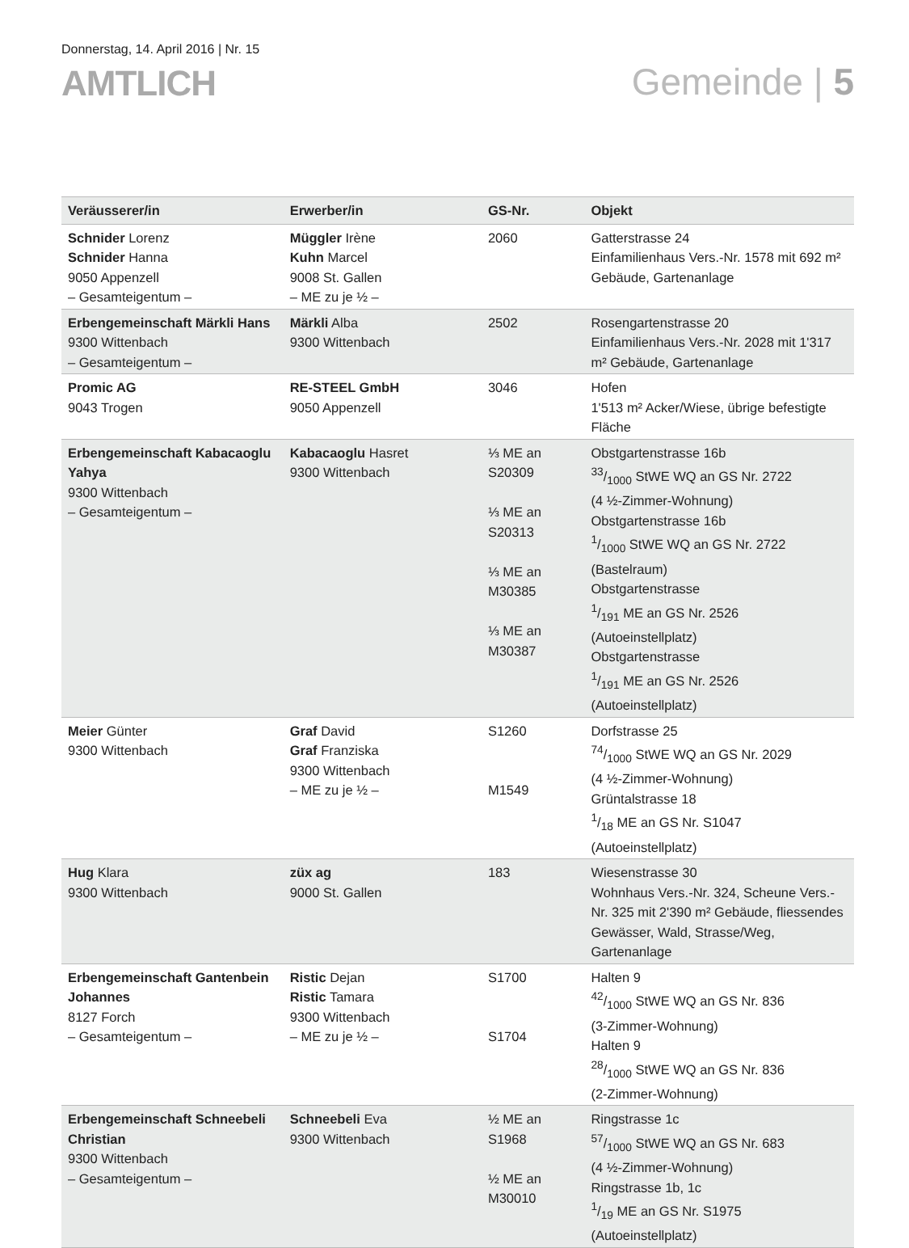Donnerstag, 14. April 2016 | Nr. 15
AMTLICH
Gemeinde | 5
| Veräusserer/in | Erwerber/in | GS-Nr. | Objekt |
| --- | --- | --- | --- |
| Schnider Lorenz Schnider Hanna 9050 Appenzell – Gesamteigentum – | Müggler Irène Kuhn Marcel 9008 St. Gallen – ME zu je ½ – | 2060 | Gatterstrasse 24 Einfamilienhaus Vers.-Nr. 1578 mit 692 m² Gebäude, Gartenanlage |
| Erbengemeinschaft Märkli Hans 9300 Wittenbach – Gesamteigentum – | Märkli Alba 9300 Wittenbach | 2502 | Rosengartenstrasse 20 Einfamilienhaus Vers.-Nr. 2028 mit 1'317 m² Gebäude, Gartenanlage |
| Promic AG 9043 Trogen | RE-STEEL GmbH 9050 Appenzell | 3046 | Hofen 1'513 m² Acker/Wiese, übrige befestigte Fläche |
| Erbengemeinschaft Kabacaoglu Yahya 9300 Wittenbach – Gesamteigentum – | Kabacaoglu Hasret 9300 Wittenbach | ⅓ ME an S20309 ⅓ ME an S20313 ⅓ ME an M30385 ⅓ ME an M30387 | Obstgartenstrasse 16b 33/1000 StWE WQ an GS Nr. 2722 (4 ½-Zimmer-Wohnung) Obstgartenstrasse 16b 1/1000 StWE WQ an GS Nr. 2722 (Bastelraum) Obstgartenstrasse 1/191 ME an GS Nr. 2526 (Autoeinstellplatz) Obstgartenstrasse 1/191 ME an GS Nr. 2526 (Autoeinstellplatz) |
| Meier Günter 9300 Wittenbach | Graf David Graf Franziska 9300 Wittenbach – ME zu je ½ – | S1260 M1549 | Dorfstrasse 25 74/1000 StWE WQ an GS Nr. 2029 (4 ½-Zimmer-Wohnung) Grüntalstrasse 18 1/18 ME an GS Nr. S1047 (Autoeinstellplatz) |
| Hug Klara 9300 Wittenbach | züx ag 9000 St. Gallen | 183 | Wiesenstrasse 30 Wohnhaus Vers.-Nr. 324, Scheune Vers.-Nr. 325 mit 2'390 m² Gebäude, fliessendes Gewässer, Wald, Strasse/Weg, Gartenanlage |
| Erbengemeinschaft Gantenbein Johannes 8127 Forch – Gesamteigentum – | Ristic Dejan Ristic Tamara 9300 Wittenbach – ME zu je ½ – | S1700 S1704 | Halten 9 42/1000 StWE WQ an GS Nr. 836 (3-Zimmer-Wohnung) Halten 9 28/1000 StWE WQ an GS Nr. 836 (2-Zimmer-Wohnung) |
| Erbengemeinschaft Schneebeli Christian 9300 Wittenbach – Gesamteigentum – | Schneebeli Eva 9300 Wittenbach | ½ ME an S1968 ½ ME an M30010 | Ringstrasse 1c 57/1000 StWE WQ an GS Nr. 683 (4 ½-Zimmer-Wohnung) Ringstrasse 1b, 1c 1/19 ME an GS Nr. S1975 (Autoeinstellplatz) |